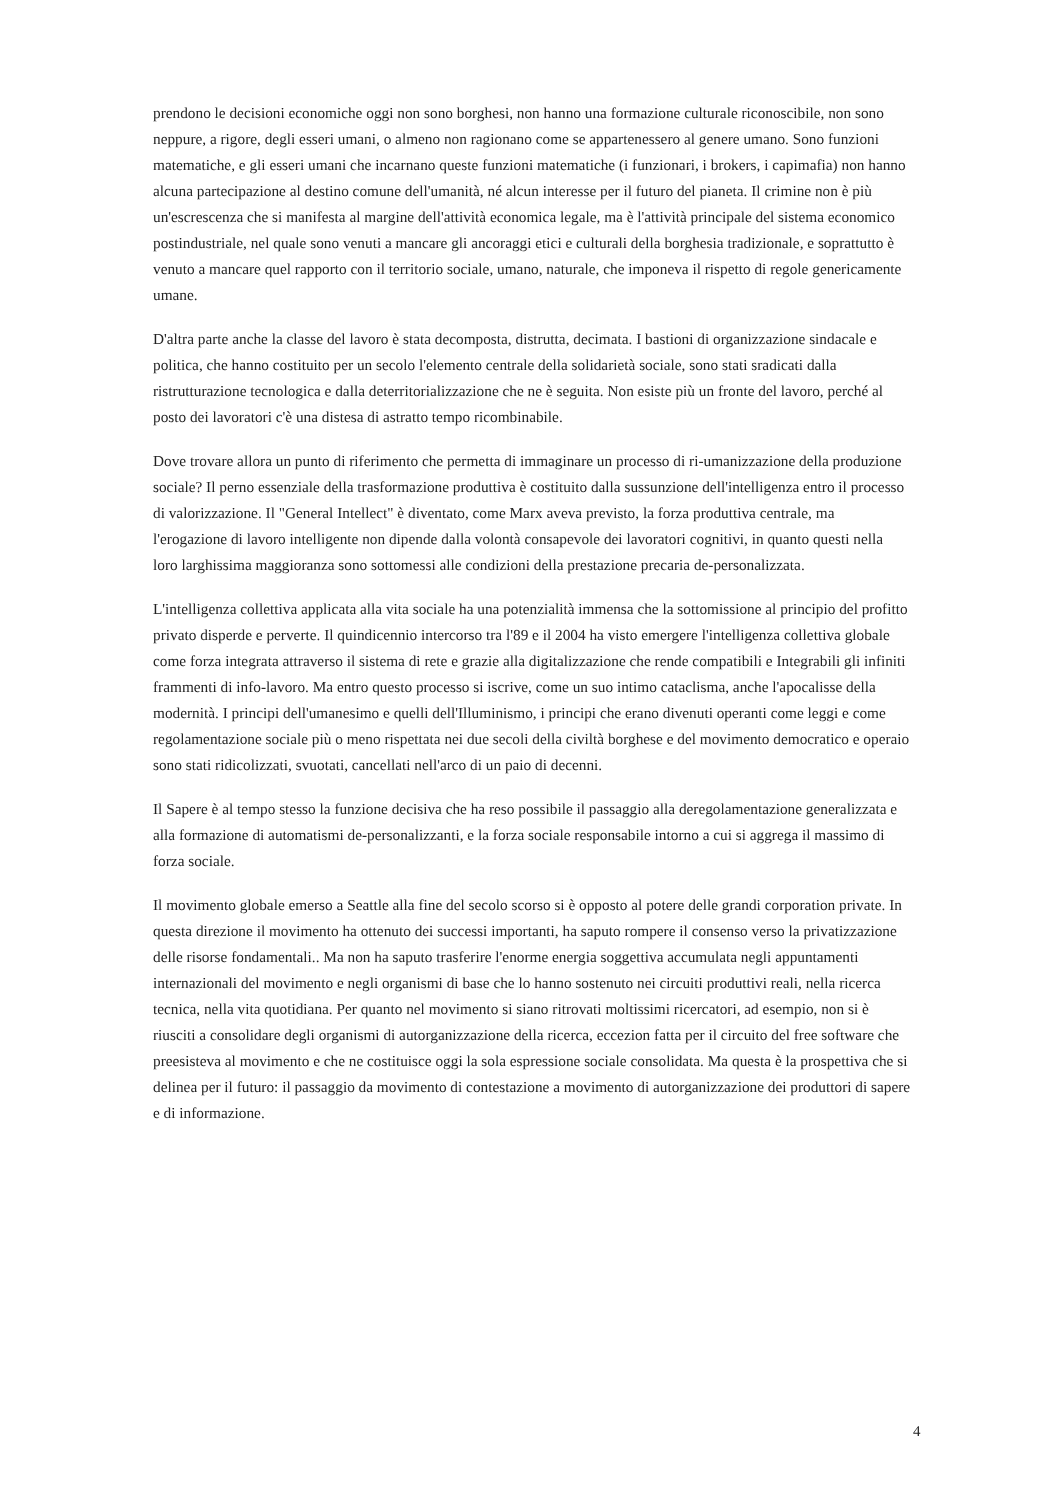prendono le decisioni economiche oggi non sono borghesi, non hanno una formazione culturale riconoscibile, non sono neppure, a rigore, degli esseri umani, o almeno non ragionano come se appartenessero al genere umano. Sono funzioni matematiche, e gli esseri umani che incarnano queste funzioni matematiche (i funzionari, i brokers, i capimafia) non hanno alcuna partecipazione al destino comune dell'umanità, né alcun interesse per il futuro del pianeta. Il crimine non è più un'escrescenza che si manifesta al margine dell'attività economica legale, ma è l'attività principale del sistema economico postindustriale, nel quale sono venuti a mancare gli ancoraggi etici e culturali della borghesia tradizionale, e soprattutto è venuto a mancare quel rapporto con il territorio sociale, umano, naturale, che imponeva il rispetto di regole genericamente umane.
D'altra parte anche la classe del lavoro è stata decomposta, distrutta, decimata. I bastioni di organizzazione sindacale e politica, che hanno costituito per un secolo l'elemento centrale della solidarietà sociale, sono stati sradicati dalla ristrutturazione tecnologica e dalla deterritorializzazione che ne è seguita. Non esiste più un fronte del lavoro, perché al posto dei lavoratori c'è una distesa di astratto tempo ricombinabile.
Dove trovare allora un punto di riferimento che permetta di immaginare un processo di ri-umanizzazione della produzione sociale? Il perno essenziale della trasformazione produttiva è costituito dalla sussunzione dell'intelligenza entro il processo di valorizzazione. Il "General Intellect" è diventato, come Marx aveva previsto, la forza produttiva centrale, ma l'erogazione di lavoro intelligente non dipende dalla volontà consapevole dei lavoratori cognitivi, in quanto questi nella loro larghissima maggioranza sono sottomessi alle condizioni della prestazione precaria de-personalizzata.
L'intelligenza collettiva applicata alla vita sociale ha una potenzialità immensa che la sottomissione al principio del profitto privato disperde e perverte. Il quindicennio intercorso tra l'89 e il 2004 ha visto emergere l'intelligenza collettiva globale come forza integrata attraverso il sistema di rete e grazie alla digitalizzazione che rende compatibili e Integrabili gli infiniti frammenti di info-lavoro. Ma entro questo processo si iscrive, come un suo intimo cataclisma, anche l'apocalisse della modernità. I principi dell'umanesimo e quelli dell'Illuminismo, i principi che erano divenuti operanti come leggi e come regolamentazione sociale più o meno rispettata nei due secoli della civiltà borghese e del movimento democratico e operaio sono stati ridicolizzati, svuotati, cancellati nell'arco di un paio di decenni.
Il Sapere è al tempo stesso la funzione decisiva che ha reso possibile il passaggio alla deregolamentazione generalizzata e alla formazione di automatismi de-personalizzanti, e la forza sociale responsabile intorno a cui si aggrega il massimo di forza sociale.
Il movimento globale emerso a Seattle alla fine del secolo scorso si è opposto al potere delle grandi corporation private. In questa direzione il movimento ha ottenuto dei successi importanti, ha saputo rompere il consenso verso la privatizzazione delle risorse fondamentali.. Ma non ha saputo trasferire l'enorme energia soggettiva accumulata negli appuntamenti internazionali del movimento e negli organismi di base che lo hanno sostenuto nei circuiti produttivi reali, nella ricerca tecnica, nella vita quotidiana. Per quanto nel movimento si siano ritrovati moltissimi ricercatori, ad esempio, non si è riusciti a consolidare degli organismi di autorganizzazione della ricerca, eccezion fatta per il circuito del free software che preesisteva al movimento e che ne costituisce oggi la sola espressione sociale consolidata. Ma questa è la prospettiva che si delinea per il futuro: il passaggio da movimento di contestazione a movimento di autorganizzazione dei produttori di sapere e di informazione.
4